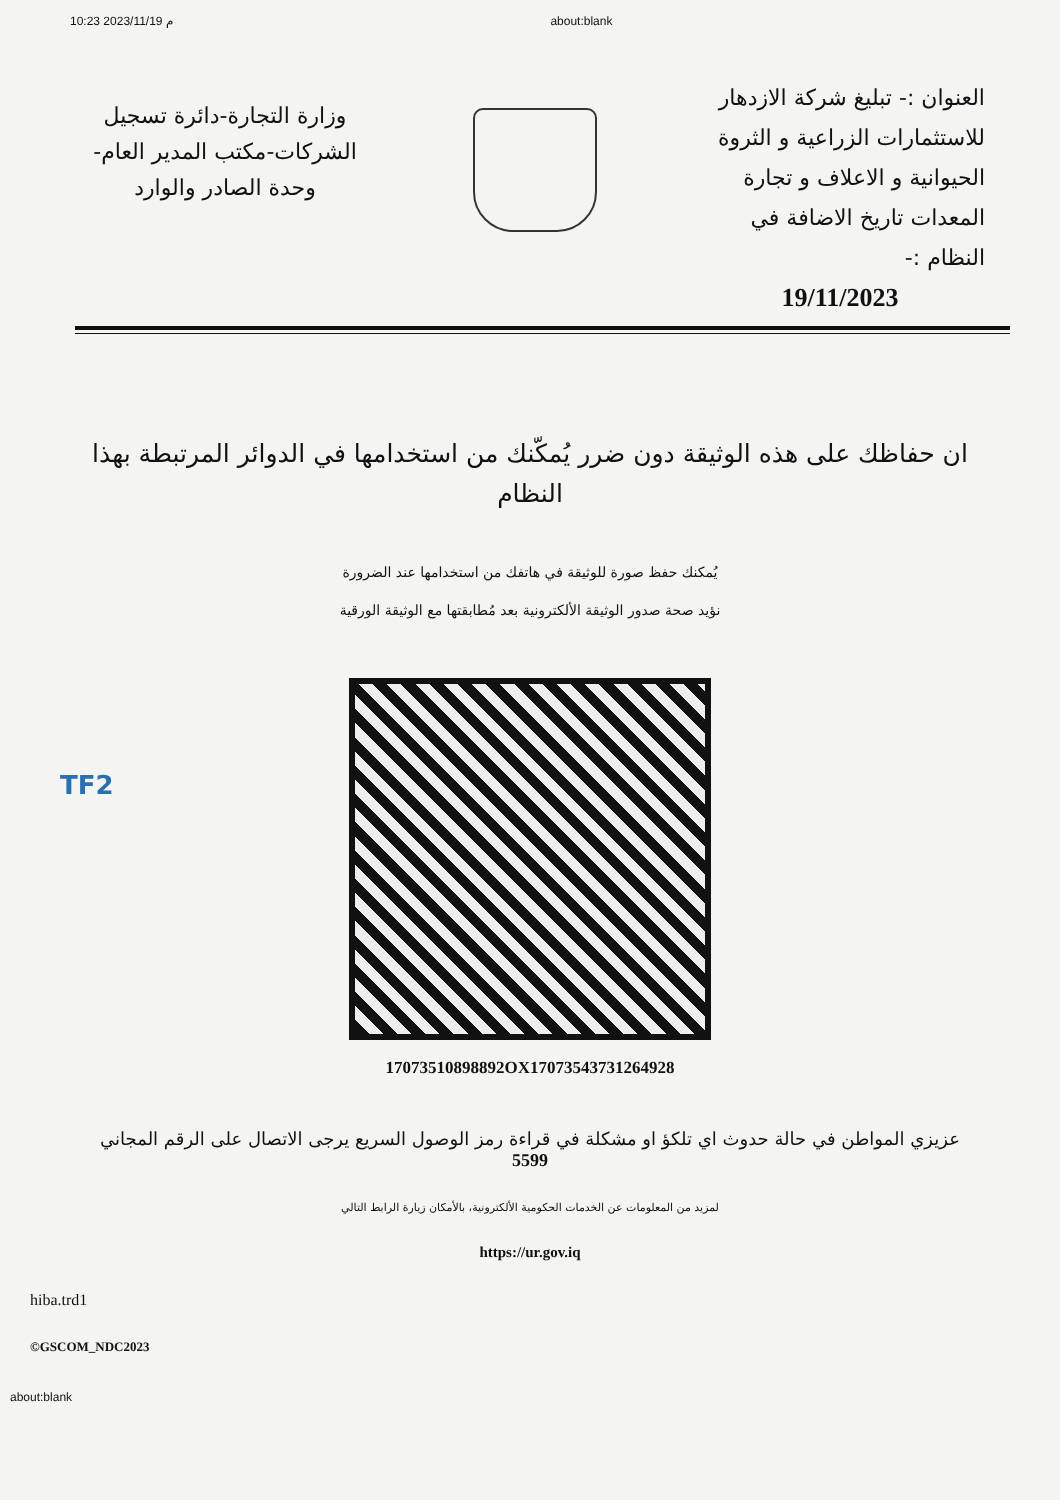10:23 2023/11/19 م about:blank
العنوان :- تبليغ شركة الازدهار للاستثمارات الزراعية و الثروة الحيوانية و الاعلاف و تجارة المعدات تاريخ الاضافة في النظام :-
19/11/2023
وزارة التجارة-دائرة تسجيل الشركات-مكتب المدير العام- وحدة الصادر والوارد
ان حفاظك على هذه الوثيقة دون ضرر يُمكّنك من استخدامها في الدوائر المرتبطة بهذا النظام
يُمكنك حفظ صورة للوثيقة في هاتفك من استخدامها عند الضرورة
نؤيد صحة صدور الوثيقة الألكترونية بعد مُطابقتها مع الوثيقة الورقية
17073510898892OX17073543731264928
عزيزي المواطن في حالة حدوث اي تلكؤ او مشكلة في قراءة رمز الوصول السريع يرجى الاتصال على الرقم المجاني
5599
لمزيد من المعلومات عن الخدمات الحكومية الألكترونية، بالأمكان زيارة الرابط التالي
https://ur.gov.iq
hiba.trd1
©GSCOM_NDC2023
about:blank
TF2